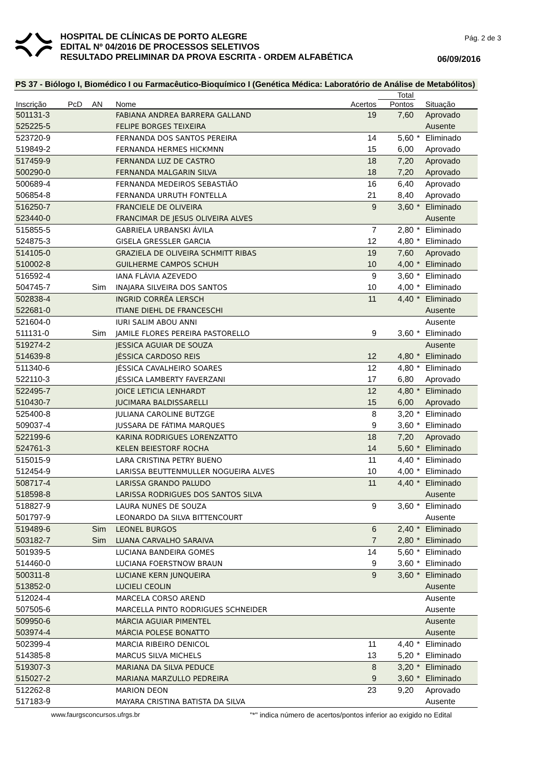HOSPITAL DE CLÍNICAS DE PORTO ALEGRE
EDITAL Nº 04/2016 DE PROCESSOS SELETIVOS
RESULTADO PRELIMINAR DA PROVA ESCRITA - ORDEM ALFABÉTICA
Pág. 2 de 3
06/09/2016
PS 37 - Biólogo I, Biomédico I ou Farmacêutico-Bioquímico I (Genética Médica: Laboratório de Análise de Metabólitos)
| | | | | | Total | | |
| --- | --- | --- | --- | --- | --- | --- | --- |
| Inscrição | PcD | AN | Nome | Acertos | Pontos | | Situação |
| 501131-3 | | | FABIANA ANDREA BARRERA GALLAND | 19 | 7,60 | | Aprovado |
| 525225-5 | | | FELIPE BORGES TEIXEIRA | | | | Ausente |
| 523720-9 | | | FERNANDA DOS SANTOS PEREIRA | 14 | 5,60 | * | Eliminado |
| 519849-2 | | | FERNANDA HERMES HICKMNN | 15 | 6,00 | | Aprovado |
| 517459-9 | | | FERNANDA LUZ DE CASTRO | 18 | 7,20 | | Aprovado |
| 500290-0 | | | FERNANDA MALGARIN SILVA | 18 | 7,20 | | Aprovado |
| 500689-4 | | | FERNANDA MEDEIROS SEBASTIÃO | 16 | 6,40 | | Aprovado |
| 506854-8 | | | FERNANDA URRUTH FONTELLA | 21 | 8,40 | | Aprovado |
| 516250-7 | | | FRANCIELE DE OLIVEIRA | 9 | 3,60 | * | Eliminado |
| 523440-0 | | | FRANCIMAR DE JESUS OLIVEIRA ALVES | | | | Ausente |
| 515855-5 | | | GABRIELA URBANSKI ÁVILA | 7 | 2,80 | * | Eliminado |
| 524875-3 | | | GISELA GRESSLER GARCIA | 12 | 4,80 | * | Eliminado |
| 514105-0 | | | GRAZIELA DE OLIVEIRA SCHMITT RIBAS | 19 | 7,60 | | Aprovado |
| 510002-8 | | | GUILHERME CAMPOS SCHUH | 10 | 4,00 | * | Eliminado |
| 516592-4 | | | IANA FLÁVIA AZEVEDO | 9 | 3,60 | * | Eliminado |
| 504745-7 | | Sim | INAJARA SILVEIRA DOS SANTOS | 10 | 4,00 | * | Eliminado |
| 502838-4 | | | INGRID CORRÊA LERSCH | 11 | 4,40 | * | Eliminado |
| 522681-0 | | | ITIANE DIEHL DE FRANCESCHI | | | | Ausente |
| 521604-0 | | | IURI SALIM ABOU ANNI | | | | Ausente |
| 511131-0 | | Sim | JAMILE FLORES PEREIRA PASTORELLO | 9 | 3,60 | * | Eliminado |
| 519274-2 | | | JESSICA AGUIAR DE SOUZA | | | | Ausente |
| 514639-8 | | | JÉSSICA CARDOSO REIS | 12 | 4,80 | * | Eliminado |
| 511340-6 | | | JÉSSICA CAVALHEIRO SOARES | 12 | 4,80 | * | Eliminado |
| 522110-3 | | | JÉSSICA LAMBERTY FAVERZANI | 17 | 6,80 | | Aprovado |
| 522495-7 | | | JOICE LETICIA LENHARDT | 12 | 4,80 | * | Eliminado |
| 510430-7 | | | JUCIMARA BALDISSARELLI | 15 | 6,00 | | Aprovado |
| 525400-8 | | | JULIANA CAROLINE BUTZGE | 8 | 3,20 | * | Eliminado |
| 509037-4 | | | JUSSARA DE FÁTIMA MARQUES | 9 | 3,60 | * | Eliminado |
| 522199-6 | | | KARINA RODRIGUES LORENZATTO | 18 | 7,20 | | Aprovado |
| 524761-3 | | | KELEN BEIESTORF ROCHA | 14 | 5,60 | * | Eliminado |
| 515015-9 | | | LARA CRISTINA PETRY BUENO | 11 | 4,40 | * | Eliminado |
| 512454-9 | | | LARISSA BEUTTENMULLER NOGUEIRA ALVES | 10 | 4,00 | * | Eliminado |
| 508717-4 | | | LARISSA GRANDO PALUDO | 11 | 4,40 | * | Eliminado |
| 518598-8 | | | LARISSA RODRIGUES DOS SANTOS SILVA | | | | Ausente |
| 518827-9 | | | LAURA NUNES DE SOUZA | 9 | 3,60 | * | Eliminado |
| 501797-9 | | | LEONARDO DA SILVA BITTENCOURT | | | | Ausente |
| 519489-6 | | Sim | LEONEL BURGOS | 6 | 2,40 | * | Eliminado |
| 503182-7 | | Sim | LUANA CARVALHO SARAIVA | 7 | 2,80 | * | Eliminado |
| 501939-5 | | | LUCIANA BANDEIRA GOMES | 14 | 5,60 | * | Eliminado |
| 514460-0 | | | LUCIANA FOERSTNOW BRAUN | 9 | 3,60 | * | Eliminado |
| 500311-8 | | | LUCIANE KERN JUNQUEIRA | 9 | 3,60 | * | Eliminado |
| 513852-0 | | | LUCIELI CEOLIN | | | | Ausente |
| 512024-4 | | | MARCELA CORSO AREND | | | | Ausente |
| 507505-6 | | | MARCELLA PINTO RODRIGUES SCHNEIDER | | | | Ausente |
| 509950-6 | | | MÁRCIA AGUIAR PIMENTEL | | | | Ausente |
| 503974-4 | | | MÁRCIA POLESE BONATTO | | | | Ausente |
| 502399-4 | | | MARCIA RIBEIRO DENICOL | 11 | 4,40 | * | Eliminado |
| 514385-8 | | | MARCUS SILVA MICHELS | 13 | 5,20 | * | Eliminado |
| 519307-3 | | | MARIANA DA SILVA PEDUCE | 8 | 3,20 | * | Eliminado |
| 515027-2 | | | MARIANA MARZULLO PEDREIRA | 9 | 3,60 | * | Eliminado |
| 512262-8 | | | MARION DEON | 23 | 9,20 | | Aprovado |
| 517183-9 | | | MAYARA CRISTINA BATISTA DA SILVA | | | | Ausente |
www.faurgsconcursos.ufrgs.br "*" indica número de acertos/pontos inferior ao exigido no Edital